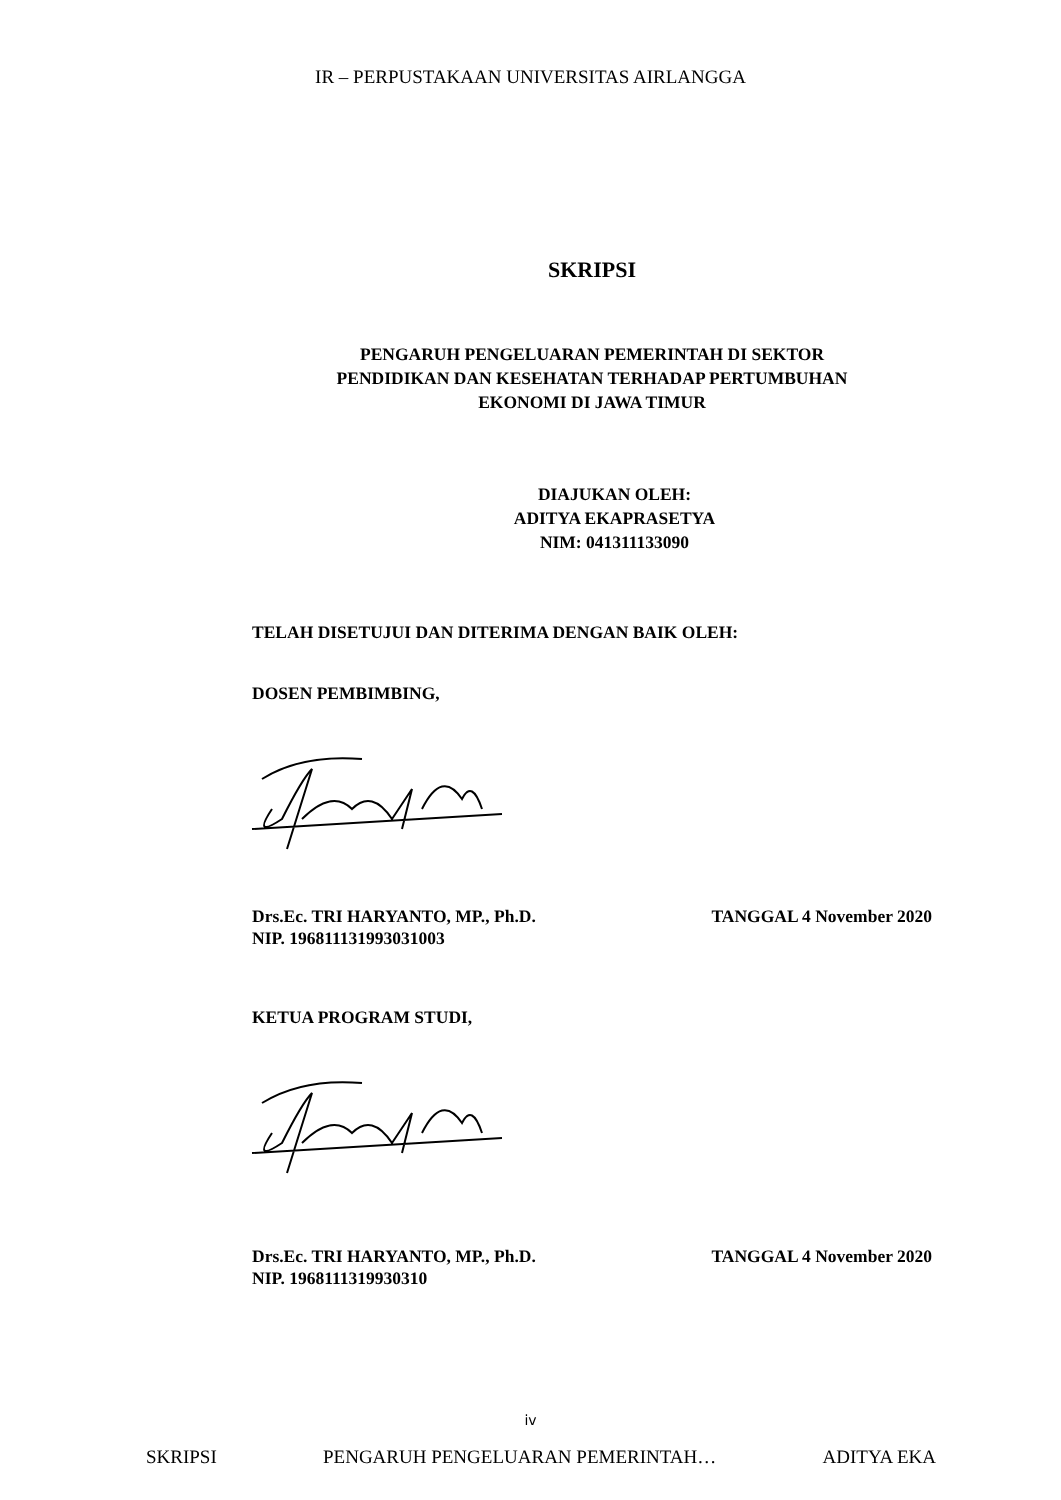IR – PERPUSTAKAAN UNIVERSITAS AIRLANGGA
SKRIPSI
PENGARUH PENGELUARAN PEMERINTAH DI SEKTOR
PENDIDIKAN DAN KESEHATAN TERHADAP PERTUMBUHAN
EKONOMI DI JAWA TIMUR
DIAJUKAN OLEH:
ADITYA EKAPRASETYA
NIM: 041311133090
TELAH DISETUJUI DAN DITERIMA DENGAN BAIK OLEH:
DOSEN PEMBIMBING,
Drs.Ec. TRI HARYANTO, MP., Ph.D. TANGGAL 4 November 2020
NIP. 196811131993031003
KETUA PROGRAM STUDI,
Drs.Ec. TRI HARYANTO, MP., Ph.D. TANGGAL 4 November 2020
NIP. 1968111319930310
iv
SKRIPSI PENGARUH PENGELUARAN PEMERINTAH… ADITYA EKA